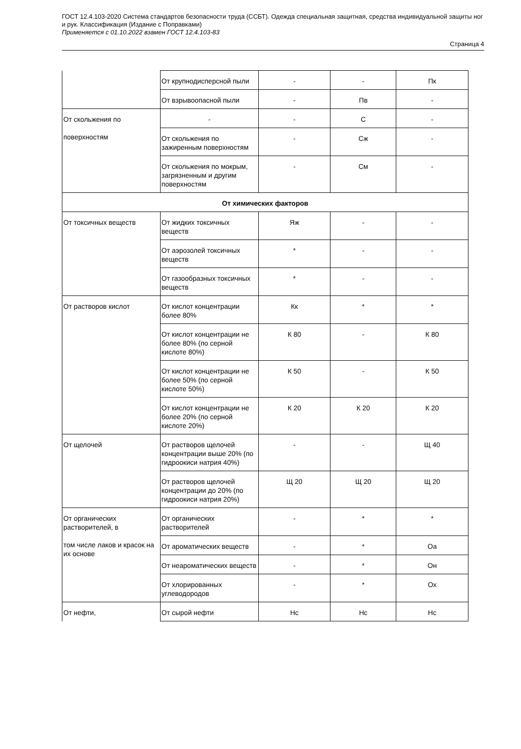ГОСТ 12.4.103-2020 Система стандартов безопасности труда (ССБТ). Одежда специальная защитная, средства индивидуальной защиты ног и рук. Классификация (Издание с Поправками)
Применяется с 01.10.2022 взамен ГОСТ 12.4.103-83
Страница 4
| | От крупнодисперсной пыли | - | - | Пк |
| | От взрывоопасной пыли | - | Пв | - |
| От скольжения по поверхностям | - | - | С | - |
| | От скольжения по зажиренным поверхностям | - | Сж | - |
| | От скольжения по мокрым, загрязненным и другим поверхностям | - | См | - |
| От химических факторов | | | | |
| От токсичных веществ | От жидких токсичных веществ | Яж | - | - |
| | От аэрозолей токсичных веществ | * | - | - |
| | От газообразных токсичных веществ | * | - | - |
| От растворов кислот | От кислот концентрации более 80% | Кк | * | * |
| | От кислот концентрации не более 80% (по серной кислоте 80%) | К 80 | - | К 80 |
| | От кислот концентрации не более 50% (по серной кислоте 50%) | К 50 | - | К 50 |
| | От кислот концентрации не более 20% (по серной кислоте 20%) | К 20 | К 20 | К 20 |
| От щелочей | От растворов щелочей концентрации выше 20% (по гидроокиси натрия 40%) | - | - | Щ 40 |
| | От растворов щелочей концентрации до 20% (по гидроокиси натрия 20%) | Щ 20 | Щ 20 | Щ 20 |
| От органических растворителей, в том числе лаков и красок на их основе | От органических растворителей | - | * | * |
| | От ароматических веществ | - | * | Оа |
| | От неароматических веществ | - | * | Он |
| | От хлорированных углеводородов | - | * | Ох |
| От нефти, | От сырой нефти | Нс | Нс | Нс |